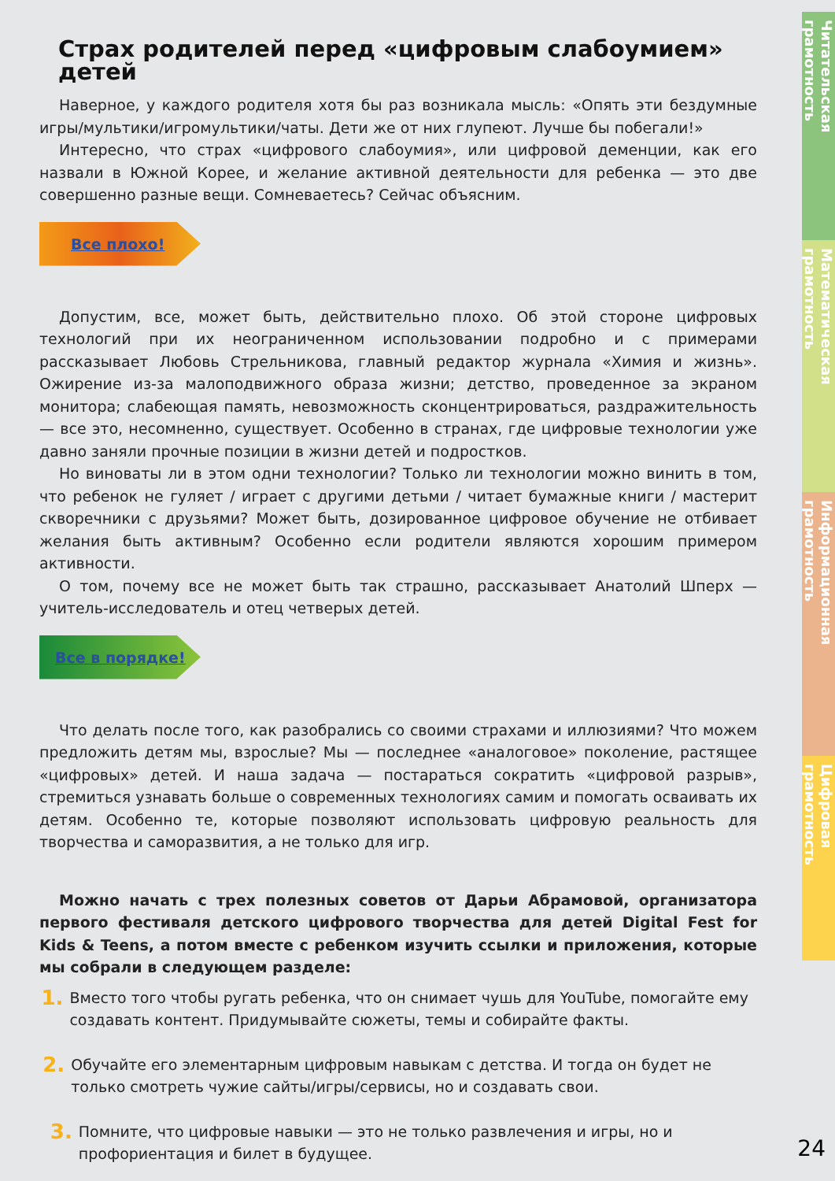Страх родителей перед «цифровым слабоумием» детей
Наверное, у каждого родителя хотя бы раз возникала мысль: «Опять эти бездумные игры/мультики/игромультики/чаты. Дети же от них глупеют. Лучше бы побегали!»
Интересно, что страх «цифрового слабоумия», или цифровой деменции, как его назвали в Южной Корее, и желание активной деятельности для ребенка — это две совершенно разные вещи. Сомневаетесь? Сейчас объясним.
Все плохо!
Допустим, все, может быть, действительно плохо. Об этой стороне цифровых технологий при их неограниченном использовании подробно и с примерами рассказывает Любовь Стрельникова, главный редактор журнала «Химия и жизнь». Ожирение из-за малоподвижного образа жизни; детство, проведенное за экраном монитора; слабеющая память, невозможность сконцентрироваться, раздражительность — все это, несомненно, существует. Особенно в странах, где цифровые технологии уже давно заняли прочные позиции в жизни детей и подростков.
Но виноваты ли в этом одни технологии? Только ли технологии можно винить в том, что ребенок не гуляет / играет с другими детьми / читает бумажные книги / мастерит скворечники с друзьями? Может быть, дозированное цифровое обучение не отбивает желания быть активным? Особенно если родители являются хорошим примером активности.
О том, почему все не может быть так страшно, рассказывает Анатолий Шперх — учитель-исследователь и отец четверых детей.
Все в порядке!
Что делать после того, как разобрались со своими страхами и иллюзиями? Что можем предложить детям мы, взрослые? Мы — последнее «аналоговое» поколение, растящее «цифровых» детей. И наша задача — постараться сократить «цифровой разрыв», стремиться узнавать больше о современных технологиях самим и помогать осваивать их детям. Особенно те, которые позволяют использовать цифровую реальность для творчества и саморазвития, а не только для игр.
Можно начать с трех полезных советов от Дарьи Абрамовой, организатора первого фестиваля детского цифрового творчества для детей Digital Fest for Kids & Teens, а потом вместе с ребенком изучить ссылки и приложения, которые мы собрали в следующем разделе:
1. Вместо того чтобы ругать ребенка, что он снимает чушь для YouTube, помогайте ему создавать контент. Придумывайте сюжеты, темы и собирайте факты.
2. Обучайте его элементарным цифровым навыкам с детства. И тогда он будет не только смотреть чужие сайты/игры/сервисы, но и создавать свои.
3. Помните, что цифровые навыки — это не только развлечения и игры, но и профориентация и билет в будущее.
Читательская грамотность
Математическая грамотность
Информационная грамотность
Цифровая грамотность
24